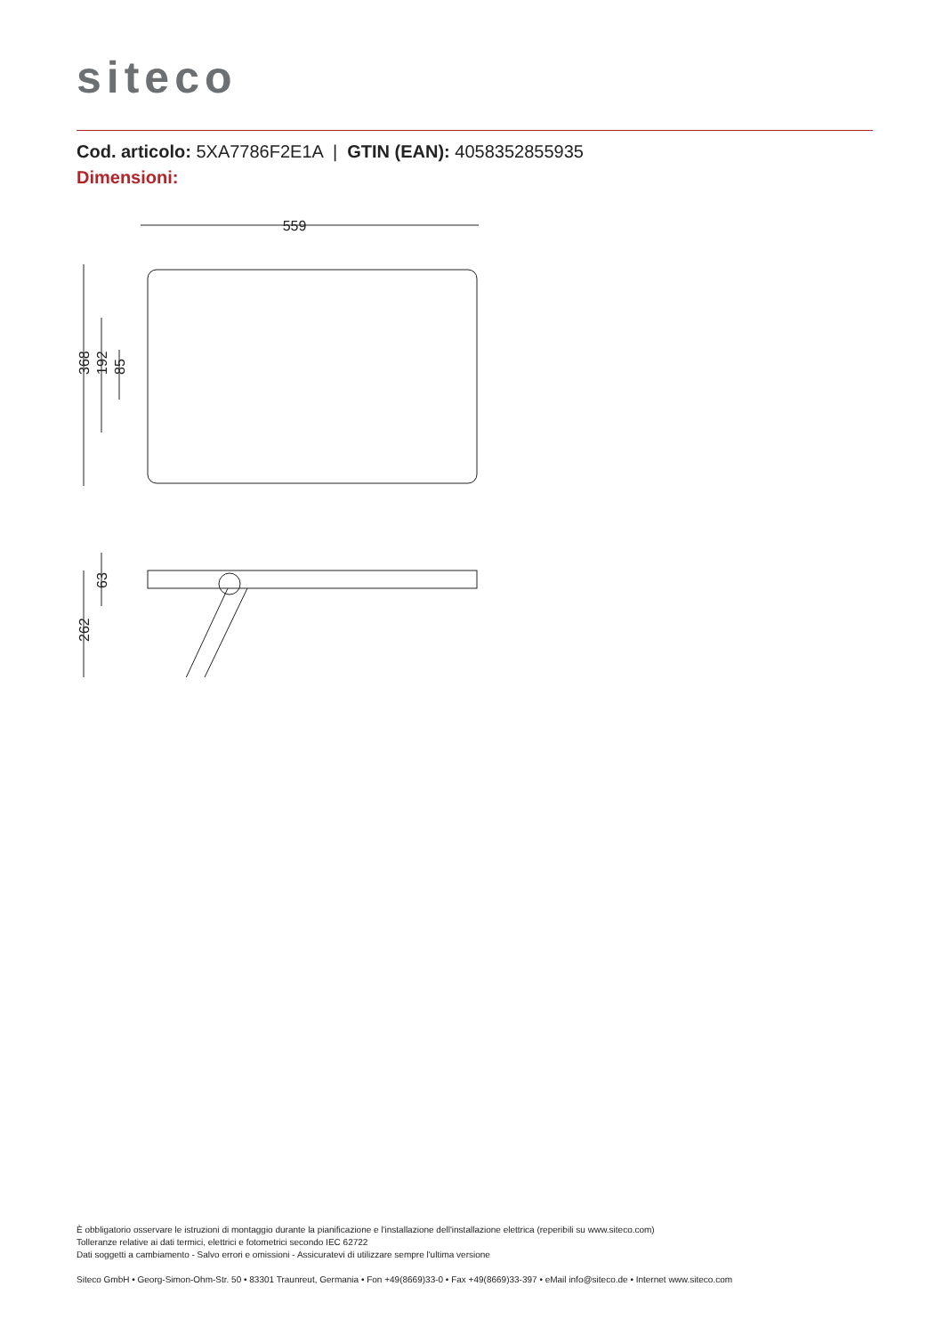siteco
Cod. articolo: 5XA7786F2E1A | GTIN (EAN): 4058352855935
Dimensioni:
559
368
192
85
63
262
È obbligatorio osservare le istruzioni di montaggio durante la pianificazione e l'installazione dell'installazione elettrica (reperibili su www.siteco.com)
Tolleranze relative ai dati termici, elettrici e fotometrici secondo IEC 62722
Dati soggetti a cambiamento - Salvo errori e omissioni - Assicuratevi di utilizzare sempre l'ultima versione
Siteco GmbH • Georg-Simon-Ohm-Str. 50 • 83301 Traunreut, Germania • Fon +49(8669)33-0 • Fax +49(8669)33-397 • eMail info@siteco.de • Internet www.siteco.com